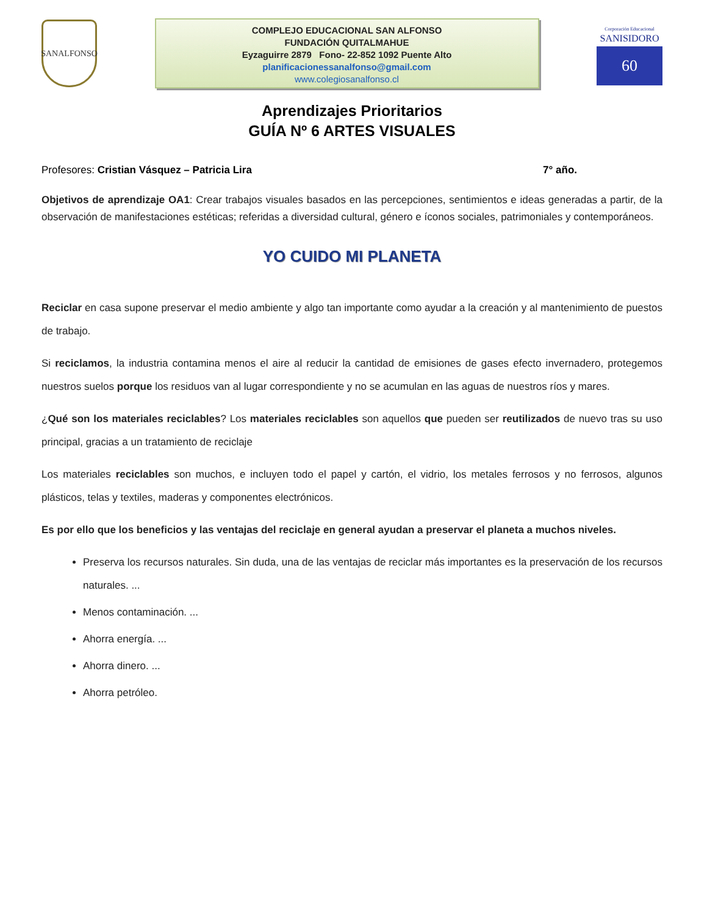SANALFONSO
COMPLEJO EDUCACIONAL SAN ALFONSO
FUNDACIÓN QUITALMAHUE
Eyzaguirre 2879 Fono- 22-852 1092 Puente Alto
planificacionessanalfonso@gmail.com
www.colegiosanalfonso.cl
Corporación Educacional
SANISIDORO
60
Aprendizajes Prioritarios
GUÍA Nº 6 ARTES VISUALES
Profesores: Cristian Vásquez – Patricia Lira 7° año.
Objetivos de aprendizaje OA1: Crear trabajos visuales basados en las percepciones, sentimientos e ideas generadas a partir, de la observación de manifestaciones estéticas; referidas a diversidad cultural, género e íconos sociales, patrimoniales y contemporáneos.
YO CUIDO MI PLANETA
Reciclar en casa supone preservar el medio ambiente y algo tan importante como ayudar a la creación y al mantenimiento de puestos de trabajo.
Si reciclamos, la industria contamina menos el aire al reducir la cantidad de emisiones de gases efecto invernadero, protegemos nuestros suelos porque los residuos van al lugar correspondiente y no se acumulan en las aguas de nuestros ríos y mares.
¿Qué son los materiales reciclables? Los materiales reciclables son aquellos que pueden ser reutilizados de nuevo tras su uso principal, gracias a un tratamiento de reciclaje
Los materiales reciclables son muchos, e incluyen todo el papel y cartón, el vidrio, los metales ferrosos y no ferrosos, algunos plásticos, telas y textiles, maderas y componentes electrónicos.
Es por ello que los beneficios y las ventajas del reciclaje en general ayudan a preservar el planeta a muchos niveles.
Preserva los recursos naturales. Sin duda, una de las ventajas de reciclar más importantes es la preservación de los recursos naturales. ...
Menos contaminación. ...
Ahorra energía. ...
Ahorra dinero. ...
Ahorra petróleo.